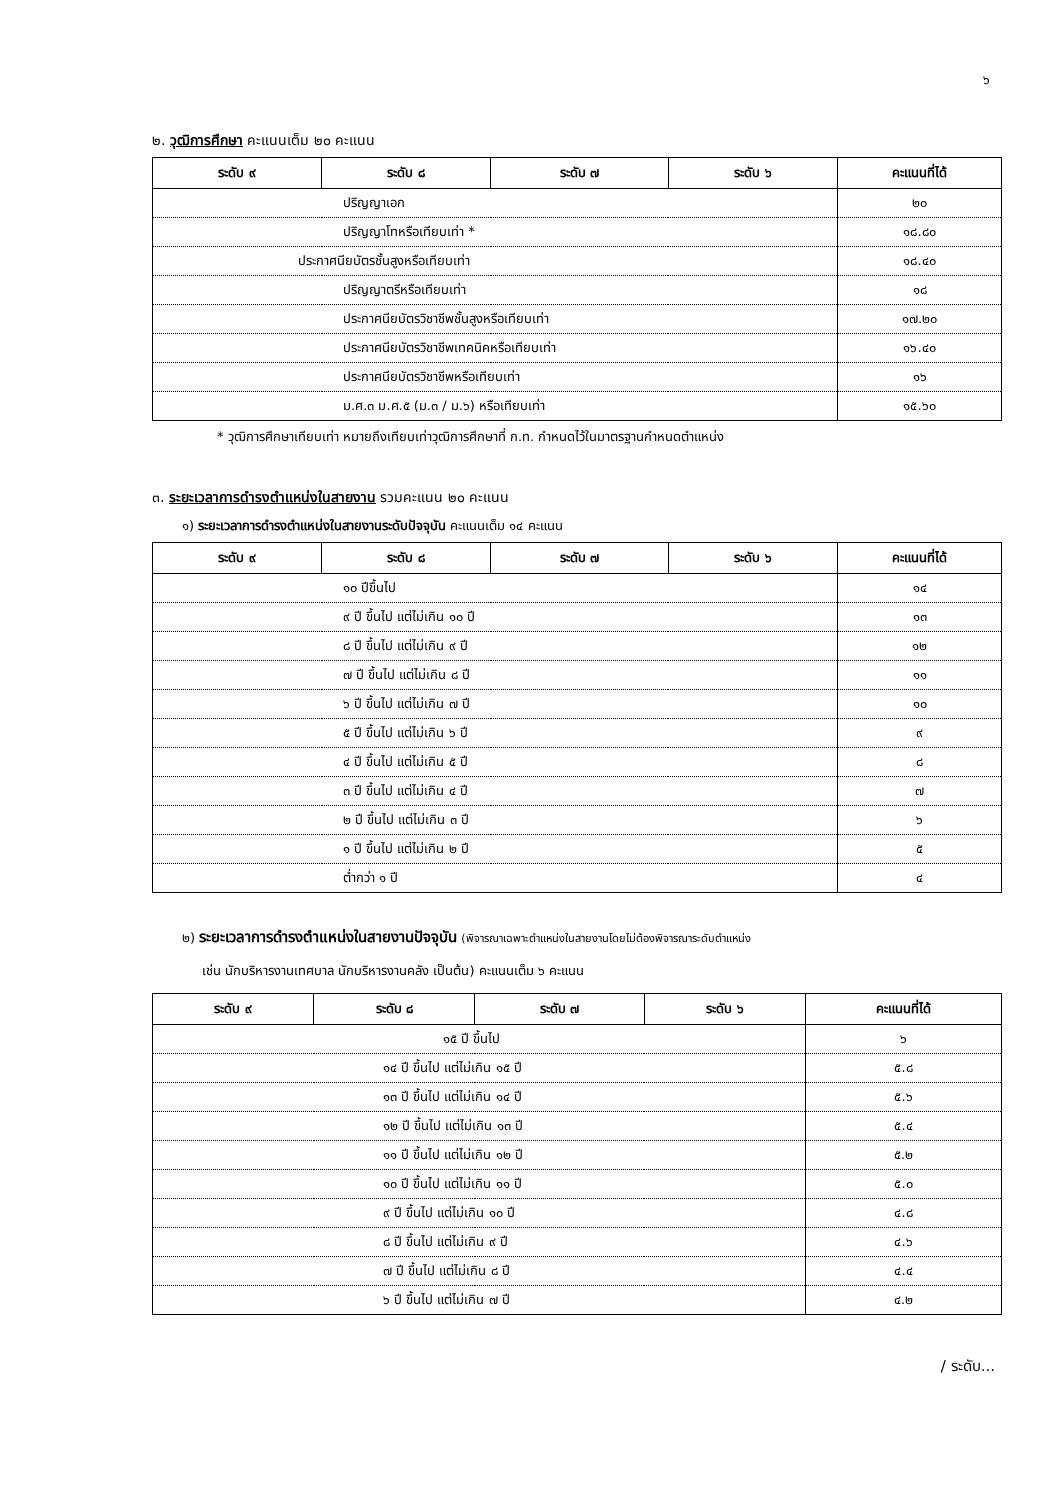๖
๒. วุฒิการศึกษา คะแนนเต็ม ๒๐ คะแนน
| ระดับ ๙ | ระดับ ๘ | ระดับ ๗ | ระดับ ๖ | คะแนนที่ได้ |
| --- | --- | --- | --- | --- |
| ปริญญาเอก | | | | ๒๐ |
| ปริญญาโทหรือเทียบเท่า * | | | | ๑๘.๘๐ |
| ประกาศนียบัตรชั้นสูงหรือเทียบเท่า | | | | ๑๘.๔๐ |
| ปริญญาตรีหรือเทียบเท่า | | | | ๑๘ |
| ประกาศนียบัตรวิชาชีพชั้นสูงหรือเทียบเท่า | | | | ๑๗.๒๐ |
| ประกาศนียบัตรวิชาชีพเทคนิคหรือเทียบเท่า | | | | ๑๖.๔๐ |
| ประกาศนียบัตรวิชาชีพหรือเทียบเท่า | | | | ๑๖ |
| ม.ศ.๓ ม.ศ.๕ (ม.๓ / ม.๖) หรือเทียบเท่า | | | | ๑๕.๖๐ |
* วุฒิการศึกษาเทียบเท่า หมายถึงเทียบเท่าวุฒิการศึกษาที่ ก.ท. กำหนดไว้ในมาตรฐานกำหนดตำแหน่ง
๓. ระยะเวลาการดำรงตำแหน่งในสายงาน รวมคะแนน ๒๐ คะแนน
๑) ระยะเวลาการดำรงตำแหน่งในสายงานระดับปัจจุบัน คะแนนเต็ม ๑๔ คะแนน
| ระดับ ๙ | ระดับ ๘ | ระดับ ๗ | ระดับ ๖ | คะแนนที่ได้ |
| --- | --- | --- | --- | --- |
| ๑๐ ปีขึ้นไป | | | | ๑๔ |
| ๙ ปี ขึ้นไป แต่ไม่เกิน ๑๐ ปี | | | | ๑๓ |
| ๘ ปี ขึ้นไป แต่ไม่เกิน ๙ ปี | | | | ๑๒ |
| ๗ ปี ขึ้นไป แต่ไม่เกิน ๘ ปี | | | | ๑๑ |
| ๖ ปี ขึ้นไป แต่ไม่เกิน ๗ ปี | | | | ๑๐ |
| ๕ ปี ขึ้นไป แต่ไม่เกิน ๖ ปี | | | | ๙ |
| ๔ ปี ขึ้นไป แต่ไม่เกิน ๕ ปี | | | | ๘ |
| ๓ ปี ขึ้นไป แต่ไม่เกิน ๔ ปี | | | | ๗ |
| ๒ ปี ขึ้นไป แต่ไม่เกิน ๓ ปี | | | | ๖ |
| ๑ ปี ขึ้นไป แต่ไม่เกิน ๒ ปี | | | | ๕ |
| ต่ำกว่า ๑ ปี | | | | ๔ |
๒) ระยะเวลาการดำรงตำแหน่งในสายงานปัจจุบัน (พิจารณาเฉพาะตำแหน่งในสายงานโดยไม่ต้องพิจารณาระดับตำแหน่ง
เช่น นักบริหารงานเทศบาล นักบริหารงานคลัง เป็นต้น) คะแนนเต็ม ๖ คะแนน
| ระดับ ๙ | ระดับ ๘ | ระดับ ๗ | ระดับ ๖ | คะแนนที่ได้ |
| --- | --- | --- | --- | --- |
| ๑๕ ปี ขึ้นไป | | | | ๖ |
| ๑๔ ปี ขึ้นไป แต่ไม่เกิน ๑๕ ปี | | | | ๕.๘ |
| ๑๓ ปี ขึ้นไป แต่ไม่เกิน ๑๔ ปี | | | | ๕.๖ |
| ๑๒ ปี ขึ้นไป แต่ไม่เกิน ๑๓ ปี | | | | ๕.๔ |
| ๑๑ ปี ขึ้นไป แต่ไม่เกิน ๑๒ ปี | | | | ๕.๒ |
| ๑๐ ปี ขึ้นไป แต่ไม่เกิน ๑๑ ปี | | | | ๕.๐ |
| ๙ ปี ขึ้นไป แต่ไม่เกิน ๑๐ ปี | | | | ๔.๘ |
| ๘ ปี ขึ้นไป แต่ไม่เกิน ๙ ปี | | | | ๔.๖ |
| ๗ ปี ขึ้นไป แต่ไม่เกิน ๘ ปี | | | | ๔.๔ |
| ๖ ปี ขึ้นไป แต่ไม่เกิน ๗ ปี | | | | ๔.๒ |
/ ระดับ...